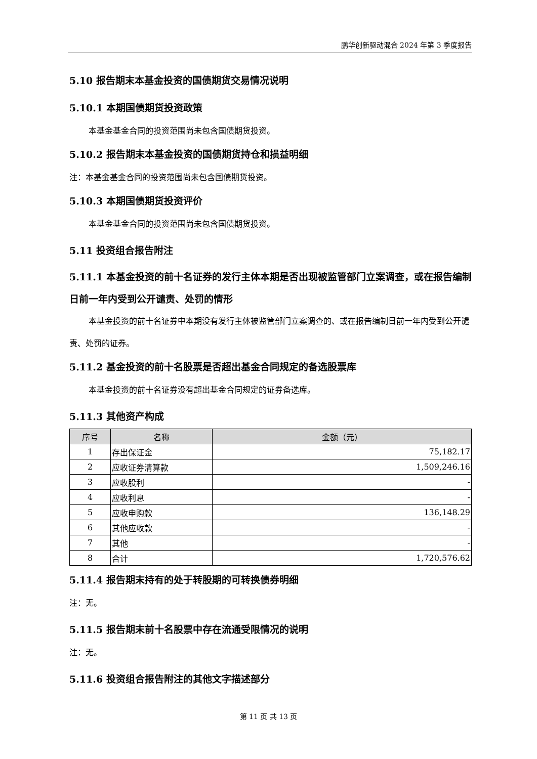鹏华创新驱动混合 2024 年第 3 季度报告
5.10 报告期末本基金投资的国债期货交易情况说明
5.10.1 本期国债期货投资政策
本基金基金合同的投资范围尚未包含国债期货投资。
5.10.2 报告期末本基金投资的国债期货持仓和损益明细
注：本基金基金合同的投资范围尚未包含国债期货投资。
5.10.3 本期国债期货投资评价
本基金基金合同的投资范围尚未包含国债期货投资。
5.11 投资组合报告附注
5.11.1 本基金投资的前十名证券的发行主体本期是否出现被监管部门立案调查，或在报告编制日前一年内受到公开谴责、处罚的情形
本基金投资的前十名证券中本期没有发行主体被监管部门立案调查的、或在报告编制日前一年内受到公开谴责、处罚的证券。
5.11.2 基金投资的前十名股票是否超出基金合同规定的备选股票库
本基金投资的前十名证券没有超出基金合同规定的证券备选库。
5.11.3 其他资产构成
| 序号 | 名称 | 金额（元） |
| --- | --- | --- |
| 1 | 存出保证金 | 75,182.17 |
| 2 | 应收证券清算款 | 1,509,246.16 |
| 3 | 应收股利 | - |
| 4 | 应收利息 | - |
| 5 | 应收申购款 | 136,148.29 |
| 6 | 其他应收款 | - |
| 7 | 其他 | - |
| 8 | 合计 | 1,720,576.62 |
5.11.4 报告期末持有的处于转股期的可转换债券明细
注：无。
5.11.5 报告期末前十名股票中存在流通受限情况的说明
注：无。
5.11.6 投资组合报告附注的其他文字描述部分
第 11 页 共 13 页